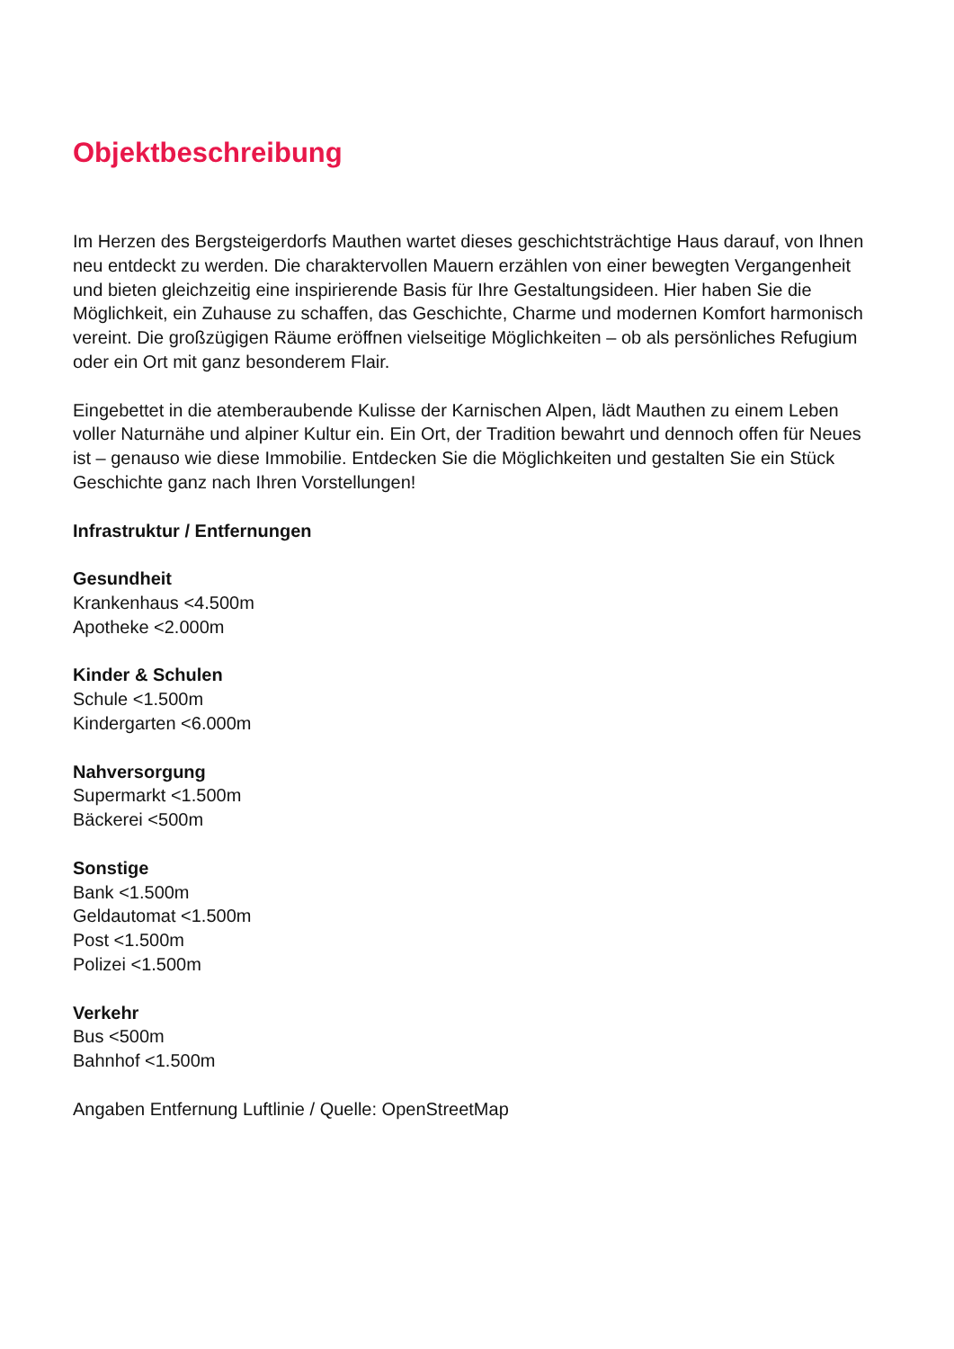Objektbeschreibung
Im Herzen des Bergsteigerdorfs Mauthen wartet dieses geschichtsträchtige Haus darauf, von Ihnen neu entdeckt zu werden. Die charaktervollen Mauern erzählen von einer bewegten Vergangenheit und bieten gleichzeitig eine inspirierende Basis für Ihre Gestaltungsideen. Hier haben Sie die Möglichkeit, ein Zuhause zu schaffen, das Geschichte, Charme und modernen Komfort harmonisch vereint. Die großzügigen Räume eröffnen vielseitige Möglichkeiten – ob als persönliches Refugium oder ein Ort mit ganz besonderem Flair.
Eingebettet in die atemberaubende Kulisse der Karnischen Alpen, lädt Mauthen zu einem Leben voller Naturnähe und alpiner Kultur ein. Ein Ort, der Tradition bewahrt und dennoch offen für Neues ist – genauso wie diese Immobilie. Entdecken Sie die Möglichkeiten und gestalten Sie ein Stück Geschichte ganz nach Ihren Vorstellungen!
Infrastruktur / Entfernungen
Gesundheit
Krankenhaus <4.500m
Apotheke <2.000m
Kinder & Schulen
Schule <1.500m
Kindergarten <6.000m
Nahversorgung
Supermarkt <1.500m
Bäckerei <500m
Sonstige
Bank <1.500m
Geldautomat <1.500m
Post <1.500m
Polizei <1.500m
Verkehr
Bus <500m
Bahnhof <1.500m
Angaben Entfernung Luftlinie / Quelle: OpenStreetMap